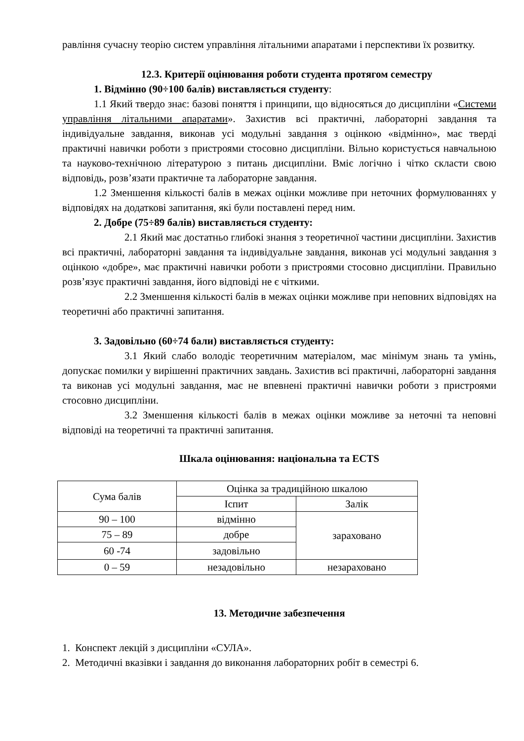равління сучасну теорію систем управління літальними апаратами і перспективи їх розвитку.
12.3. Критерії оцінювання роботи студента протягом семестру
1. Відмінно (90÷100 балів) виставляється студенту:
1.1 Який твердо знає: базові поняття і принципи, що відносяться до дисципліни «Системи управління літальними апаратами». Захистив всі практичні, лабораторні завдання та індивідуальне завдання, виконав усі модульні завдання з оцінкою «відмінно», має тверді практичні навички роботи з пристроями стосовно дисципліни. Вільно користується навчальною та науково-технічною літературою з питань дисципліни. Вміє логічно і чітко скласти свою відповідь, розв’язати практичне та лабораторне завдання.
1.2 Зменшення кількості балів в межах оцінки можливе при неточних формулюваннях у відповідях на додаткові запитання, які були поставлені перед ним.
2. Добре (75÷89 балів) виставляється студенту:
2.1 Який має достатньо глибокі знання з теоретичної частини дисципліни. Захистив всі практичні, лабораторні завдання та індивідуальне завдання, виконав усі модульні завдання з оцінкою «добре», має практичні навички роботи з пристроями стосовно дисципліни. Правильно розв’язує практичні завдання, його відповіді не є чіткими.
2.2 Зменшення кількості балів в межах оцінки можливе при неповних відповідях на теоретичні або практичні запитання.
3. Задовільно (60÷74 бали) виставляється студенту:
3.1 Який слабо володіє теоретичним матеріалом, має мінімум знань та умінь, допускає помилки у вирішенні практичних завдань. Захистив всі практичні, лабораторні завдання та виконав усі модульні завдання, має не впевнені практичні навички роботи з пристроями стосовно дисципліни.
3.2 Зменшення кількості балів в межах оцінки можливе за неточні та неповні відповіді на теоретичні та практичні запитання.
Шкала оцінювання: національна та ECTS
| Сума балів | Оцінка за традиційною шкалою | |
| | Іспит | Залік |
| 90 – 100 | відмінно | зараховано |
| 75 – 89 | добре | |
| 60 -74 | задовільно | |
| 0 – 59 | незадовільно | незараховано |
13. Методичне забезпечення
1. Конспект лекцій з дисципліни «СУЛА».
2. Методичні вказівки і завдання до виконання лабораторних робіт в семестрі 6.